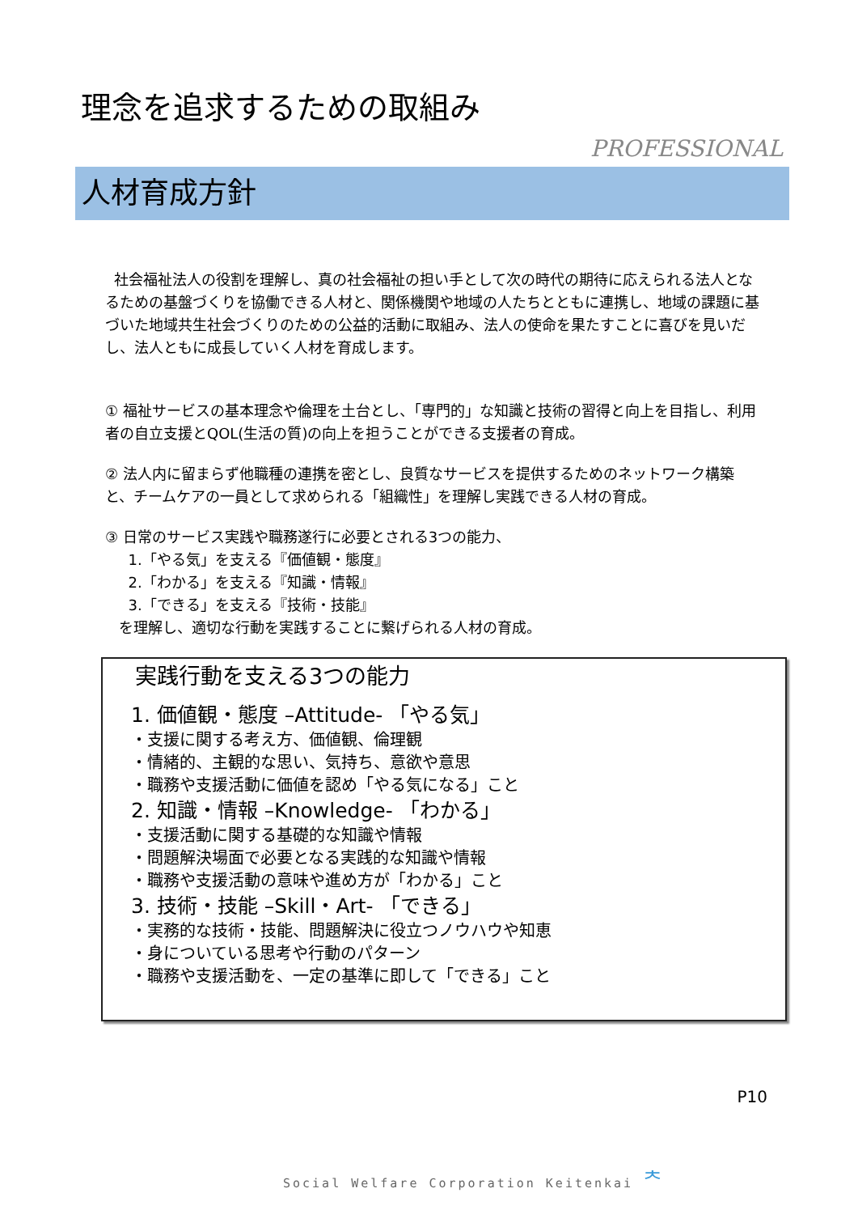理念を追求するための取組み
PROFESSIONAL
人材育成方針
社会福祉法人の役割を理解し、真の社会福祉の担い手として次の時代の期待に応えられる法人となるための基盤づくりを協働できる人材と、関係機関や地域の人たちとともに連携し、地域の課題に基づいた地域共生社会づくりのための公益的活動に取組み、法人の使命を果たすことに喜びを見いだし、法人ともに成長していく人材を育成します。
① 福祉サービスの基本理念や倫理を土台とし、「専門的」な知識と技術の習得と向上を目指し、利用者の自立支援とQOL(生活の質)の向上を担うことができる支援者の育成。
② 法人内に留まらず他職種の連携を密とし、良質なサービスを提供するためのネットワーク構築と、チームケアの一員として求められる「組織性」を理解し実践できる人材の育成。
③ 日常のサービス実践や職務遂行に必要とされる3つの能力、
1.「やる気」を支える『価値観・態度』
2.「わかる」を支える『知識・情報』
3.「できる」を支える『技術・技能』
を理解し、適切な行動を実践することに繋げられる人材の育成。
実践行動を支える3つの能力
1. 価値観・態度 –Attitude- 「やる気」
・支援に関する考え方、価値観、倫理観
・情緒的、主観的な思い、気持ち、意欲や意思
・職務や支援活動に価値を認め「やる気になる」こと
2. 知識・情報 –Knowledge- 「わかる」
・支援活動に関する基礎的な知識や情報
・問題解決場面で必要となる実践的な知識や情報
・職務や支援活動の意味や進め方が「わかる」こと
3. 技術・技能 –Skill・Art- 「できる」
・実務的な技術・技能、問題解決に役立つノウハウや知恵
・身についている思考や行動のパターン
・職務や支援活動を、一定の基準に即して「できる」こと
P10
Social Welfare Corporation Keitenkai ᄎ